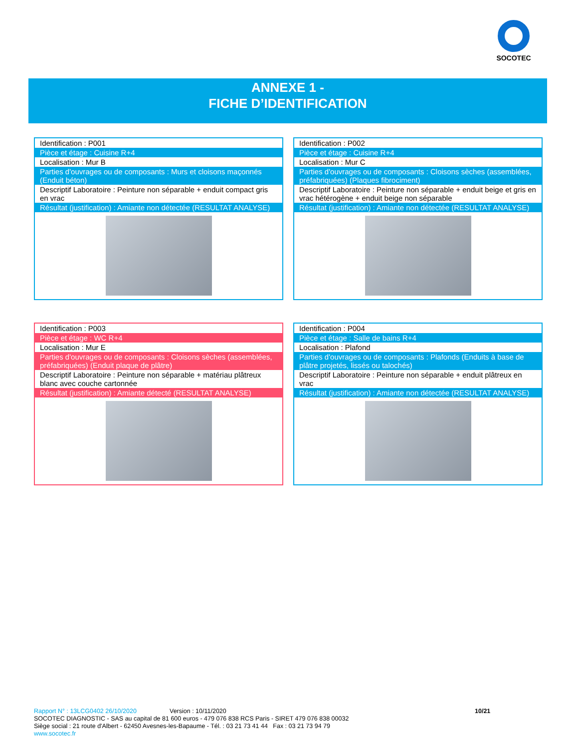SOCOTEC
ANNEXE 1 -
FICHE D’IDENTIFICATION
| Identification : P001 |
| Pièce et étage : Cuisine R+4 |
| Localisation : Mur B |
| Parties d'ouvrages ou de composants : Murs et cloisons maçonnés (Enduit béton) |
| Descriptif Laboratoire : Peinture non séparable + enduit compact gris en vrac |
| Résultat (justification) : Amiante non détectée (RESULTAT ANALYSE) |
| Identification : P002 |
| Pièce et étage : Cuisine R+4 |
| Localisation : Mur C |
| Parties d'ouvrages ou de composants : Cloisons sèches (assemblées, préfabriquées) (Plaques fibrociment) |
| Descriptif Laboratoire : Peinture non séparable + enduit beige et gris en vrac hétérogène + enduit beige non séparable |
| Résultat (justification) : Amiante non détectée (RESULTAT ANALYSE) |
| Identification : P003 |
| Pièce et étage : WC R+4 |
| Localisation : Mur E |
| Parties d'ouvrages ou de composants : Cloisons sèches (assemblées, préfabriquées) (Enduit plaque de plâtre) |
| Descriptif Laboratoire : Peinture non séparable + matériau plâtreux blanc avec couche cartonnée |
| Résultat (justification) : Amiante détecté (RESULTAT ANALYSE) |
| Identification : P004 |
| Pièce et étage : Salle de bains R+4 |
| Localisation : Plafond |
| Parties d'ouvrages ou de composants : Plafonds (Enduits à base de plâtre projetés, lissés ou talochés) |
| Descriptif Laboratoire : Peinture non séparable + enduit plâtreux en vrac |
| Résultat (justification) : Amiante non détectée (RESULTAT ANALYSE) |
Rapport N° : 13LCG0402 26/10/2020 Version : 10/11/2020 10/21
SOCOTEC DIAGNOSTIC - SAS au capital de 81 600 euros - 479 076 838 RCS Paris - SIRET 479 076 838 00032
Siège social : 21 route d'Albert - 62450 Avesnes-les-Bapaume - Tél. : 03 21 73 41 44 Fax : 03 21 73 94 79
www.socotec.fr